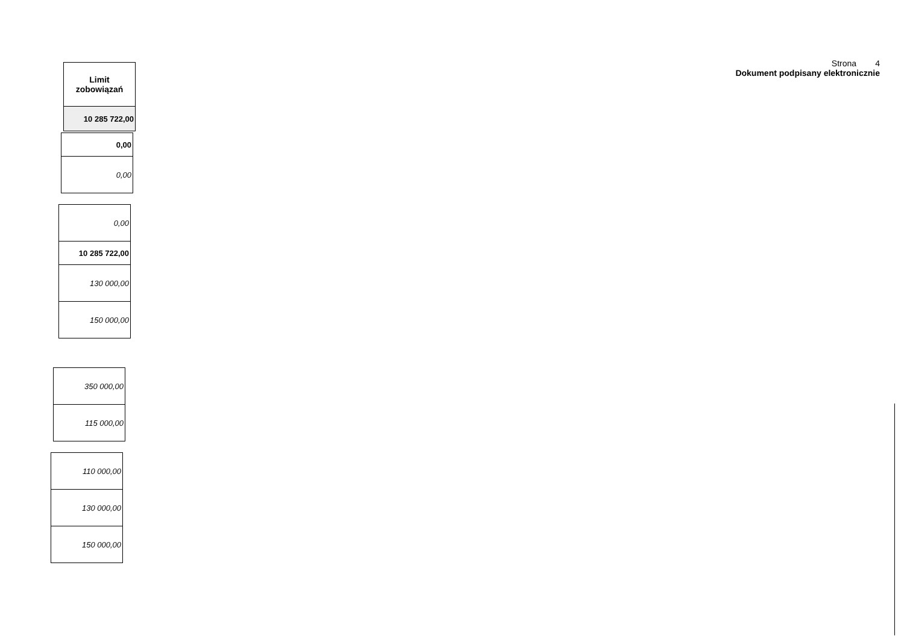Strona 4
Dokument podpisany elektronicznie
| Limit zobowiązań |
| --- |
| 10 285 722,00 |
| 0,00 |
| 0,00 |
| 0,00 |
| 10 285 722,00 |
| 130 000,00 |
| 150 000,00 |
| 350 000,00 |
| 115 000,00 |
| 110 000,00 |
| 130 000,00 |
| 150 000,00 |